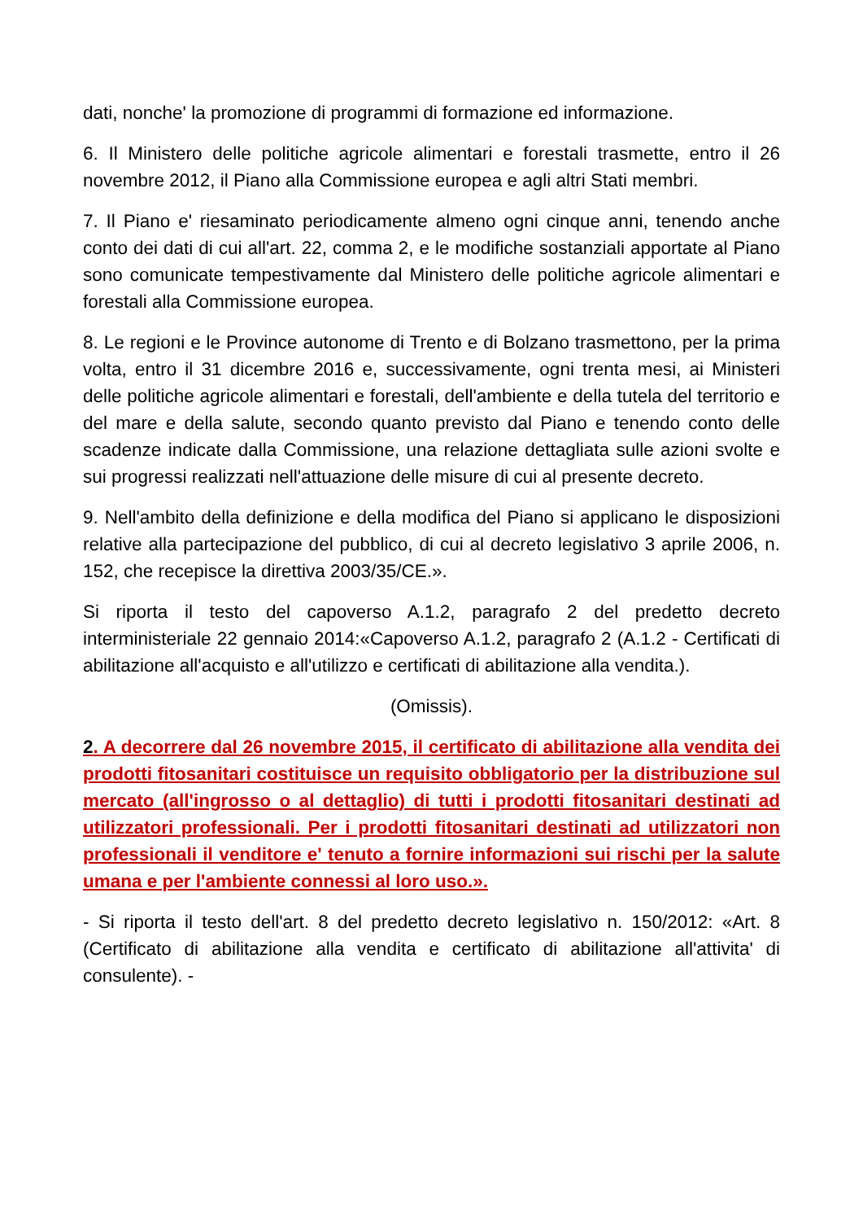dati, nonche' la promozione di programmi di formazione ed informazione.
6. Il Ministero delle politiche agricole alimentari e forestali trasmette, entro il 26 novembre 2012, il Piano alla Commissione europea e agli altri Stati membri.
7. Il Piano e' riesaminato periodicamente almeno ogni cinque anni, tenendo anche conto dei dati di cui all'art. 22, comma 2, e le modifiche sostanziali apportate al Piano sono comunicate tempestivamente dal Ministero delle politiche agricole alimentari e forestali alla Commissione europea.
8. Le regioni e le Province autonome di Trento e di Bolzano trasmettono, per la prima volta, entro il 31 dicembre 2016 e, successivamente, ogni trenta mesi, ai Ministeri delle politiche agricole alimentari e forestali, dell'ambiente e della tutela del territorio e del mare e della salute, secondo quanto previsto dal Piano e tenendo conto delle scadenze indicate dalla Commissione, una relazione dettagliata sulle azioni svolte e sui progressi realizzati nell'attuazione delle misure di cui al presente decreto.
9. Nell'ambito della definizione e della modifica del Piano si applicano le disposizioni relative alla partecipazione del pubblico, di cui al decreto legislativo 3 aprile 2006, n. 152, che recepisce la direttiva 2003/35/CE.».
Si riporta il testo del capoverso A.1.2, paragrafo 2 del predetto decreto interministeriale 22 gennaio 2014:«Capoverso A.1.2, paragrafo 2 (A.1.2 - Certificati di abilitazione all'acquisto e all'utilizzo e certificati di abilitazione alla vendita.).
(Omissis).
2. A decorrere dal 26 novembre 2015, il certificato di abilitazione alla vendita dei prodotti fitosanitari costituisce un requisito obbligatorio per la distribuzione sul mercato (all'ingrosso o al dettaglio) di tutti i prodotti fitosanitari destinati ad utilizzatori professionali. Per i prodotti fitosanitari destinati ad utilizzatori non professionali il venditore e' tenuto a fornire informazioni sui rischi per la salute umana e per l'ambiente connessi al loro uso.».
- Si riporta il testo dell'art. 8 del predetto decreto legislativo n. 150/2012: «Art. 8 (Certificato di abilitazione alla vendita e certificato di abilitazione all'attivita' di consulente). -